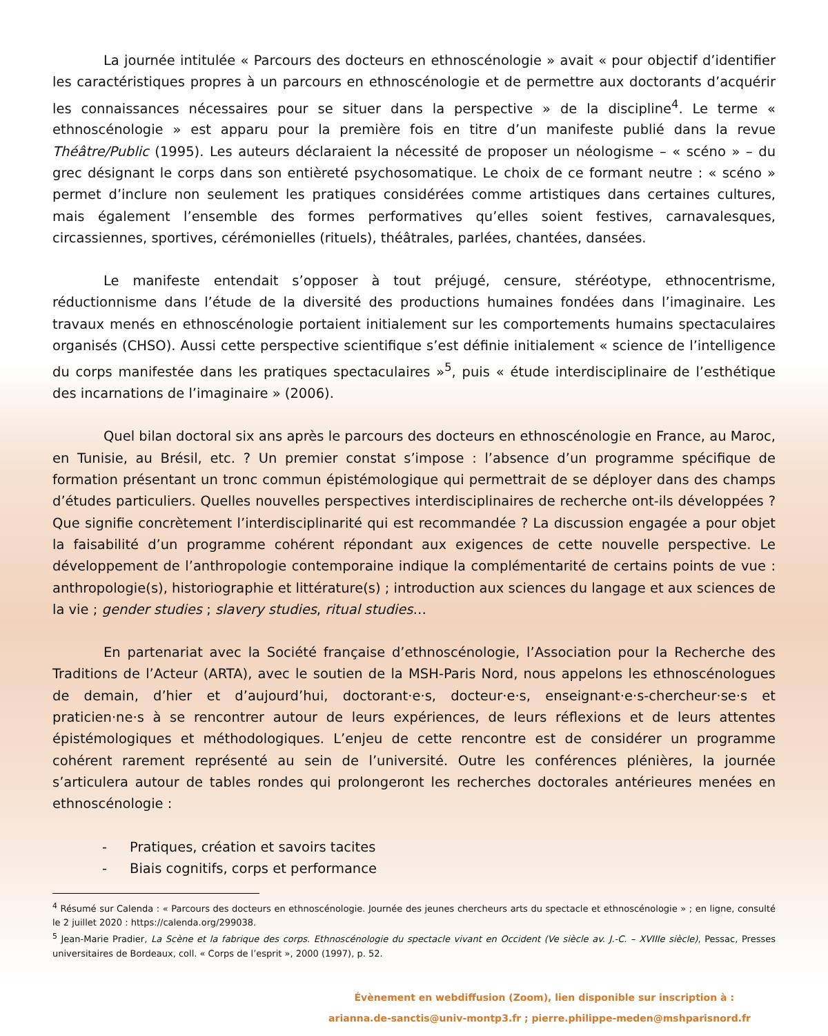La journée intitulée « Parcours des docteurs en ethnoscénologie » avait « pour objectif d’identifier les caractéristiques propres à un parcours en ethnoscénologie et de permettre aux doctorants d’acquérir les connaissances nécessaires pour se situer dans la perspective » de la discipline<sup>4</sup>. Le terme « ethnoscénologie » est apparu pour la première fois en titre d’un manifeste publié dans la revue Théâtre/Public (1995). Les auteurs déclaraient la nécessité de proposer un néologisme – « scéno » – du grec désignant le corps dans son entièreté psychosomatique. Le choix de ce formant neutre : « scéno » permet d’inclure non seulement les pratiques considérées comme artistiques dans certaines cultures, mais également l’ensemble des formes performatives qu’elles soient festives, carnavalesques, circassiennes, sportives, cérémonielles (rituels), théâtrales, parlées, chantées, dansées.
Le manifeste entendait s’opposer à tout préjugé, censure, stéréotype, ethnocentrisme, réductionnisme dans l’étude de la diversité des productions humaines fondées dans l’imaginaire. Les travaux menés en ethnoscénologie portaient initialement sur les comportements humains spectaculaires organisés (CHSO). Aussi cette perspective scientifique s’est définie initialement « science de l’intelligence du corps manifestée dans les pratiques spectaculaires »<sup>5</sup>, puis « étude interdisciplinaire de l’esthétique des incarnations de l’imaginaire » (2006).
Quel bilan doctoral six ans après le parcours des docteurs en ethnoscénologie en France, au Maroc, en Tunisie, au Brésil, etc. ? Un premier constat s’impose : l’absence d’un programme spécifique de formation présentant un tronc commun épistémologique qui permettrait de se déployer dans des champs d’études particuliers. Quelles nouvelles perspectives interdisciplinaires de recherche ont-ils développées ? Que signifie concrètement l’interdisciplinarité qui est recommandée ? La discussion engagée a pour objet la faisabilité d’un programme cohérent répondant aux exigences de cette nouvelle perspective. Le développement de l’anthropologie contemporaine indique la complémentarité de certains points de vue : anthropologie(s), historiographie et littérature(s) ; introduction aux sciences du langage et aux sciences de la vie ; gender studies ; slavery studies, ritual studies…
En partenariat avec la Société française d’ethnoscénologie, l’Association pour la Recherche des Traditions de l’Acteur (ARTA), avec le soutien de la MSH-Paris Nord, nous appelons les ethnoscénologues de demain, d’hier et d’aujourd’hui, doctorant·e·s, docteur·e·s, enseignant·e·s-chercheur·se·s et praticien·ne·s à se rencontrer autour de leurs expériences, de leurs réflexions et de leurs attentes épistémologiques et méthodologiques. L’enjeu de cette rencontre est de considérer un programme cohérent rarement représenté au sein de l’université. Outre les conférences plénières, la journée s’articulera autour de tables rondes qui prolongeront les recherches doctorales antérieures menées en ethnoscénologie :
- Pratiques, création et savoirs tacites
- Biais cognitifs, corps et performance
<sup>4</sup> Résumé sur Calenda : « Parcours des docteurs en ethnoscénologie. Journée des jeunes chercheurs arts du spectacle et ethnoscénologie » ; en ligne, consulté le 2 juillet 2020 : https://calenda.org/299038.
<sup>5</sup> Jean-Marie Pradier, La Scène et la fabrique des corps. Ethnoscénologie du spectacle vivant en Occident (Ve siècle av. J.-C. – XVIIIe siècle), Pessac, Presses universitaires de Bordeaux, coll. « Corps de l’esprit », 2000 (1997), p. 52.
Évènement en webdiffusion (Zoom), lien disponible sur inscription à :
arianna.de-sanctis@univ-montp3.fr ; pierre.philippe-meden@mshparisnord.fr